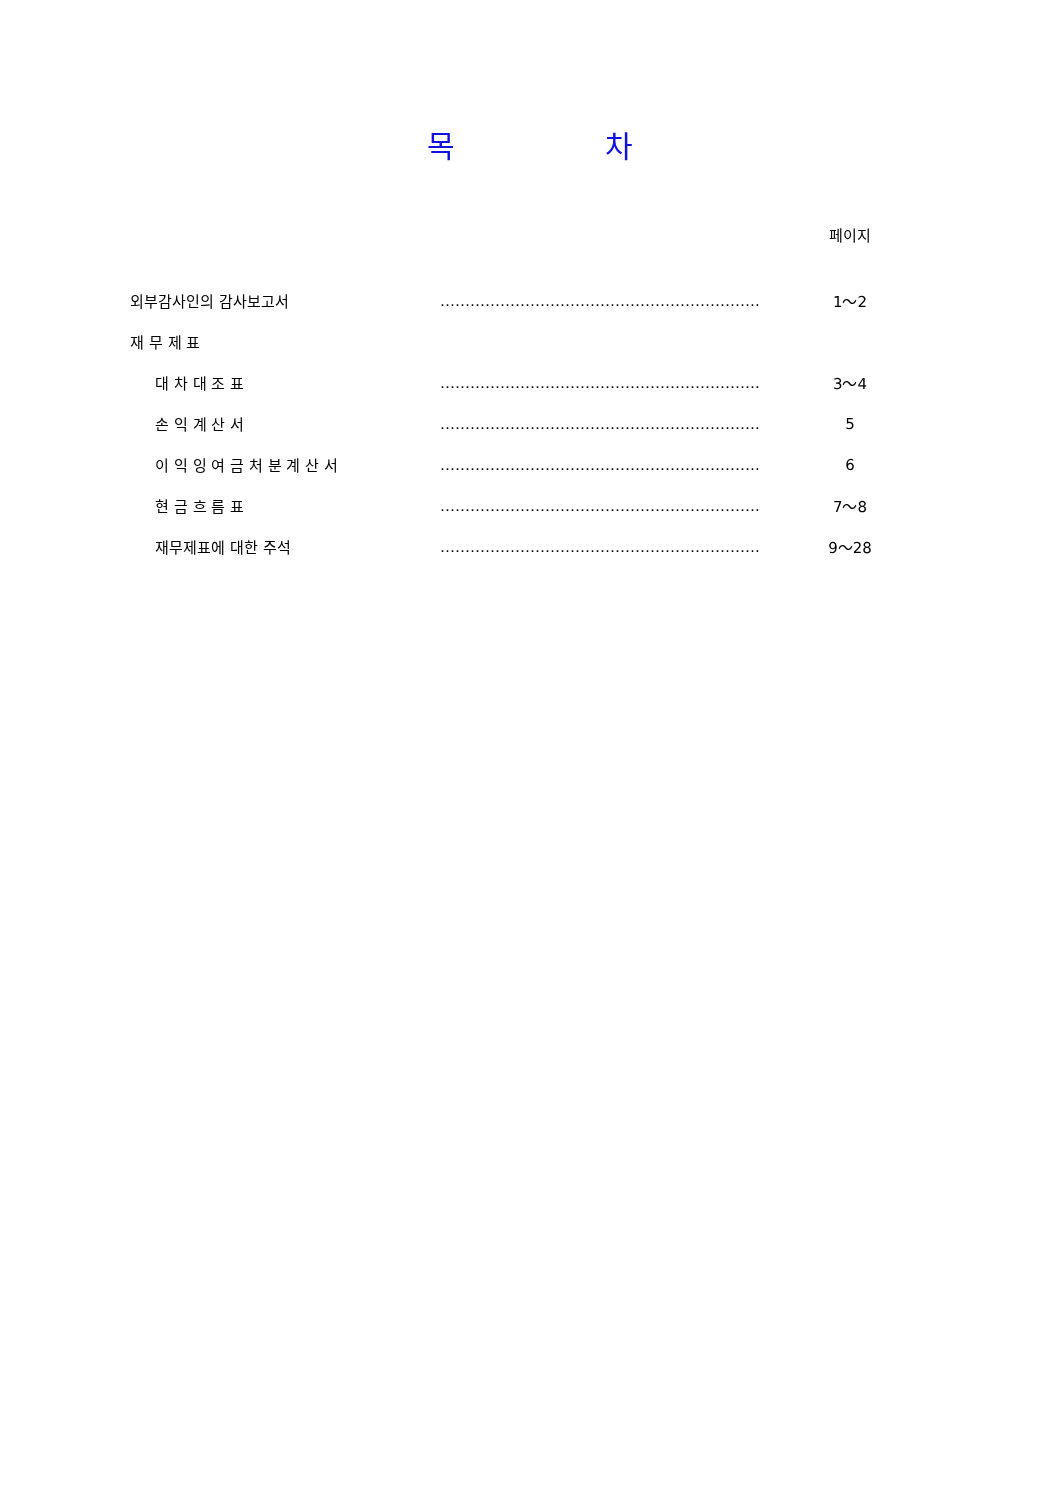목 차
| | | 페이지 |
| 외부감사인의 감사보고서 | ………………………………………………………. | 1～2 |
| 재 무 제 표 | | |
| 대 차 대 조 표 | ………………………………………………………. | 3～4 |
| 손 익 계 산 서 | ………………………………………………………. | 5 |
| 이 익 잉 여 금 처 분 계 산 서 | ………………………………………………………. | 6 |
| 현 금 흐 름 표 | ………………………………………………………. | 7～8 |
| 재무제표에 대한 주석 | ………………………………………………………. | 9～28 |